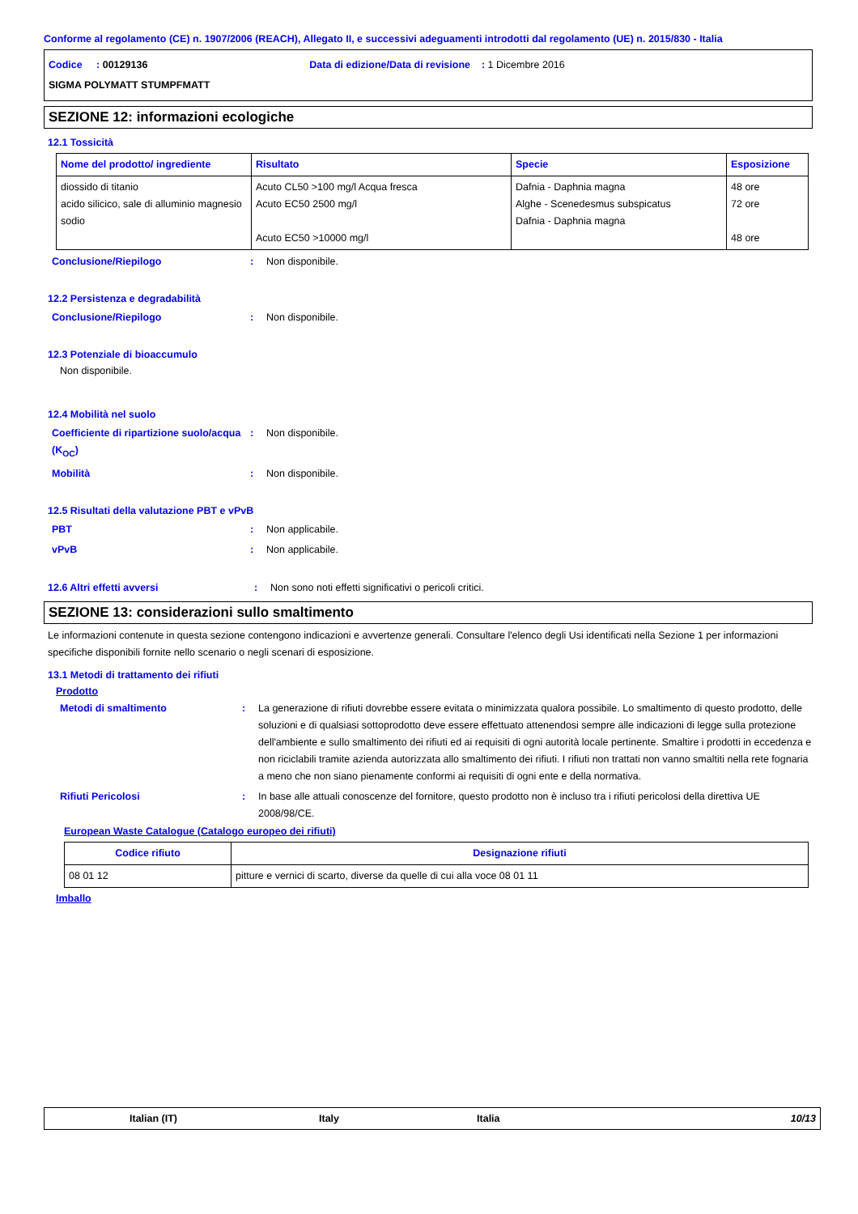Conforme al regolamento (CE) n. 1907/2006 (REACH), Allegato II, e successivi adeguamenti introdotti dal regolamento (UE) n. 2015/830 - Italia
Codice : 00129136 Data di edizione/Data di revisione : 1 Dicembre 2016
SIGMA POLYMATT STUMPFMATT
SEZIONE 12: informazioni ecologiche
12.1 Tossicità
| Nome del prodotto/ ingrediente | Risultato | Specie | Esposizione |
| --- | --- | --- | --- |
| diossido di titanio acido silicico, sale di alluminio magnesio sodio | Acuto CL50 >100 mg/l Acqua fresca Acuto EC50 2500 mg/l Acuto EC50 >10000 mg/l | Dafnia - Daphnia magna Alghe - Scenedesmus subspicatus Dafnia - Daphnia magna | 48 ore 72 ore 48 ore |
Conclusione/Riepilogo : Non disponibile.
12.2 Persistenza e degradabilità
Conclusione/Riepilogo : Non disponibile.
12.3 Potenziale di bioaccumulo
Non disponibile.
12.4 Mobilità nel suolo
Coefficiente di ripartizione suolo/acqua (K<sub>OC</sub>)
: Non disponibile.
Mobilità : Non disponibile.
12.5 Risultati della valutazione PBT e vPvB
PBT : Non applicabile.
vPvB : Non applicabile.
12.6 Altri effetti avversi : Non sono noti effetti significativi o pericoli critici.
SEZIONE 13: considerazioni sullo smaltimento
Le informazioni contenute in questa sezione contengono indicazioni e avvertenze generali. Consultare l'elenco degli Usi identificati nella Sezione 1 per informazioni specifiche disponibili fornite nello scenario o negli scenari di esposizione.
13.1 Metodi di trattamento dei rifiuti
Prodotto
Metodi di smaltimento : La generazione di rifiuti dovrebbe essere evitata o minimizzata qualora possibile. Lo smaltimento di questo prodotto, delle soluzioni e di qualsiasi sottoprodotto deve essere effettuato attenendosi sempre alle indicazioni di legge sulla protezione dell'ambiente e sullo smaltimento dei rifiuti ed ai requisiti di ogni autorità locale pertinente. Smaltire i prodotti in eccedenza e non riciclabili tramite azienda autorizzata allo smaltimento dei rifiuti. I rifiuti non trattati non vanno smaltiti nella rete fognaria a meno che non siano pienamente conformi ai requisiti di ogni ente e della normativa.
Rifiuti Pericolosi : In base alle attuali conoscenze del fornitore, questo prodotto non è incluso tra i rifiuti pericolosi della direttiva UE 2008/98/CE.
European Waste Catalogue (Catalogo europeo dei rifiuti)
| Codice rifiuto | Designazione rifiuti |
| --- | --- |
| 08 01 12 | pitture e vernici di scarto, diverse da quelle di cui alla voce 08 01 11 |
Imballo
Italian (IT) Italy Italia 10/13